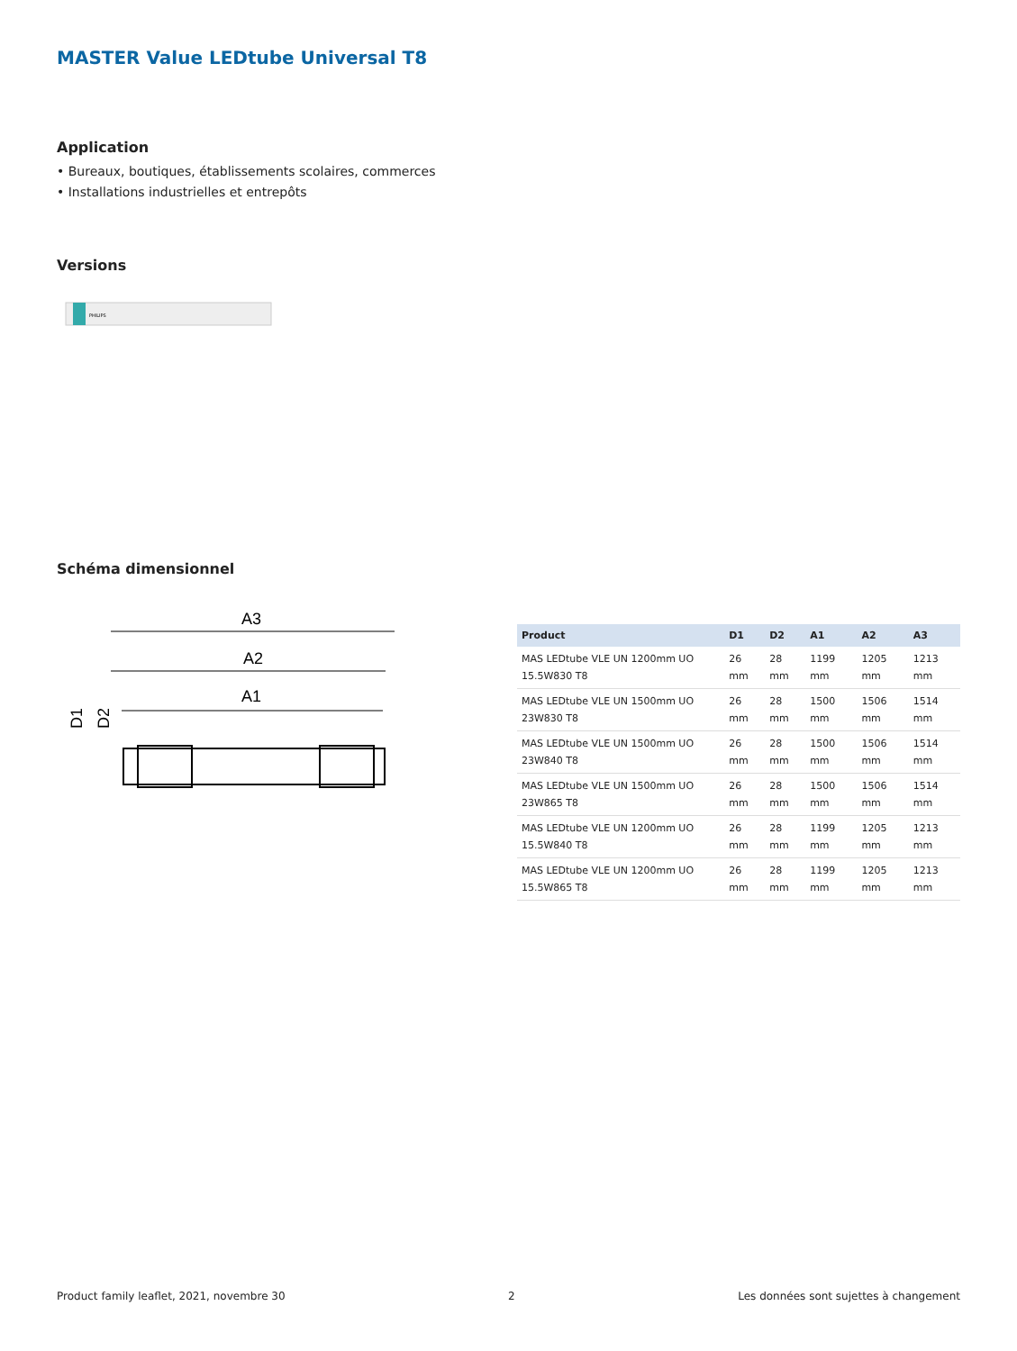MASTER Value LEDtube Universal T8
Application
• Bureaux, boutiques, établissements scolaires, commerces
• Installations industrielles et entrepôts
Versions
PHILIPS
Schéma dimensionnel
A3
A2
A1
D1
D2
| Product | D1 | D2 | A1 | A2 | A3 |
| --- | --- | --- | --- | --- | --- |
| MAS LEDtube VLE UN 1200mm UO 15.5W830 T8 | 26 mm | 28 mm | 1199 mm | 1205 mm | 1213 mm |
| MAS LEDtube VLE UN 1500mm UO 23W830 T8 | 26 mm | 28 mm | 1500 mm | 1506 mm | 1514 mm |
| MAS LEDtube VLE UN 1500mm UO 23W840 T8 | 26 mm | 28 mm | 1500 mm | 1506 mm | 1514 mm |
| MAS LEDtube VLE UN 1500mm UO 23W865 T8 | 26 mm | 28 mm | 1500 mm | 1506 mm | 1514 mm |
| MAS LEDtube VLE UN 1200mm UO 15.5W840 T8 | 26 mm | 28 mm | 1199 mm | 1205 mm | 1213 mm |
| MAS LEDtube VLE UN 1200mm UO 15.5W865 T8 | 26 mm | 28 mm | 1199 mm | 1205 mm | 1213 mm |
Product family leaflet, 2021, novembre 30 2 Les données sont sujettes à changement